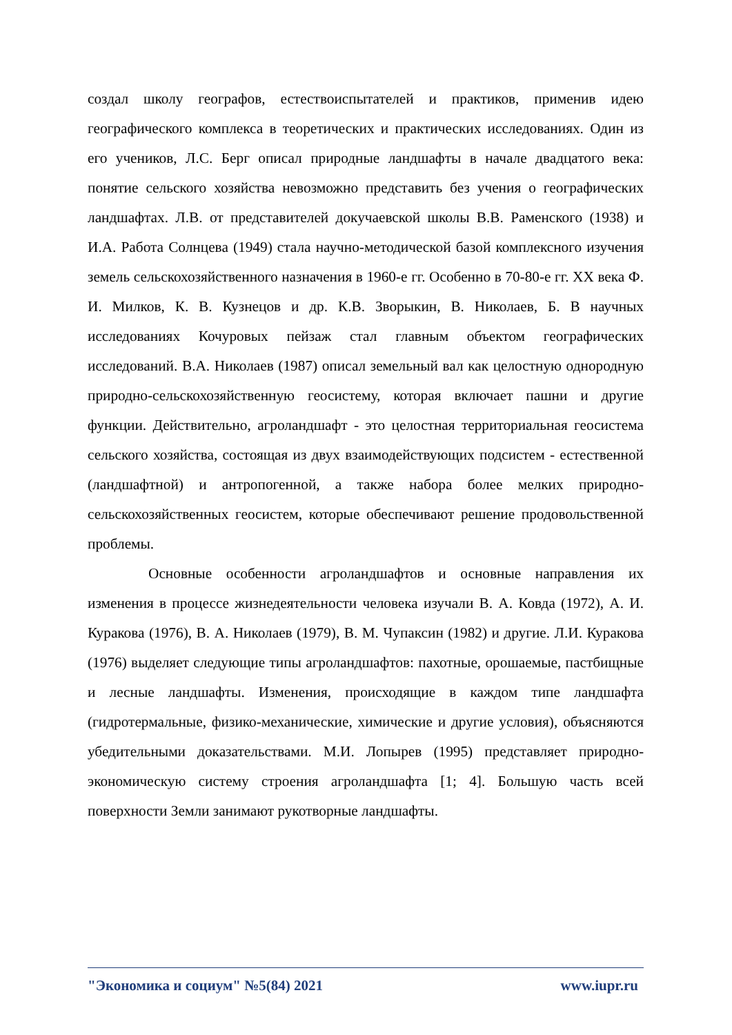создал школу географов, естествоиспытателей и практиков, применив идею географического комплекса в теоретических и практических исследованиях. Один из его учеников, Л.С. Берг описал природные ландшафты в начале двадцатого века: понятие сельского хозяйства невозможно представить без учения о географических ландшафтах. Л.В. от представителей докучаевской школы В.В. Раменского (1938) и И.А. Работа Солнцева (1949) стала научно-методической базой комплексного изучения земель сельскохозяйственного назначения в 1960-е гг. Особенно в 70-80-е гг. XX века Ф. И. Милков, К. В. Кузнецов и др. К.В. Зворыкин, В. Николаев, Б. В научных исследованиях Кочуровых пейзаж стал главным объектом географических исследований. В.А. Николаев (1987) описал земельный вал как целостную однородную природно-сельскохозяйственную геосистему, которая включает пашни и другие функции. Действительно, агроландшафт - это целостная территориальная геосистема сельского хозяйства, состоящая из двух взаимодействующих подсистем - естественной (ландшафтной) и антропогенной, а также набора более мелких природно-сельскохозяйственных геосистем, которые обеспечивают решение продовольственной проблемы.
Основные особенности агроландшафтов и основные направления их изменения в процессе жизнедеятельности человека изучали В. А. Ковда (1972), А. И. Куракова (1976), В. А. Николаев (1979), В. М. Чупаксин (1982) и другие. Л.И. Куракова (1976) выделяет следующие типы агроландшафтов: пахотные, орошаемые, пастбищные и лесные ландшафты. Изменения, происходящие в каждом типе ландшафта (гидротермальные, физико-механические, химические и другие условия), объясняются убедительными доказательствами. М.И. Лопырев (1995) представляет природно-экономическую систему строения агроландшафта [1; 4]. Большую часть всей поверхности Земли занимают рукотворные ландшафты.
"Экономика и социум" №5(84) 2021 www.iupr.ru